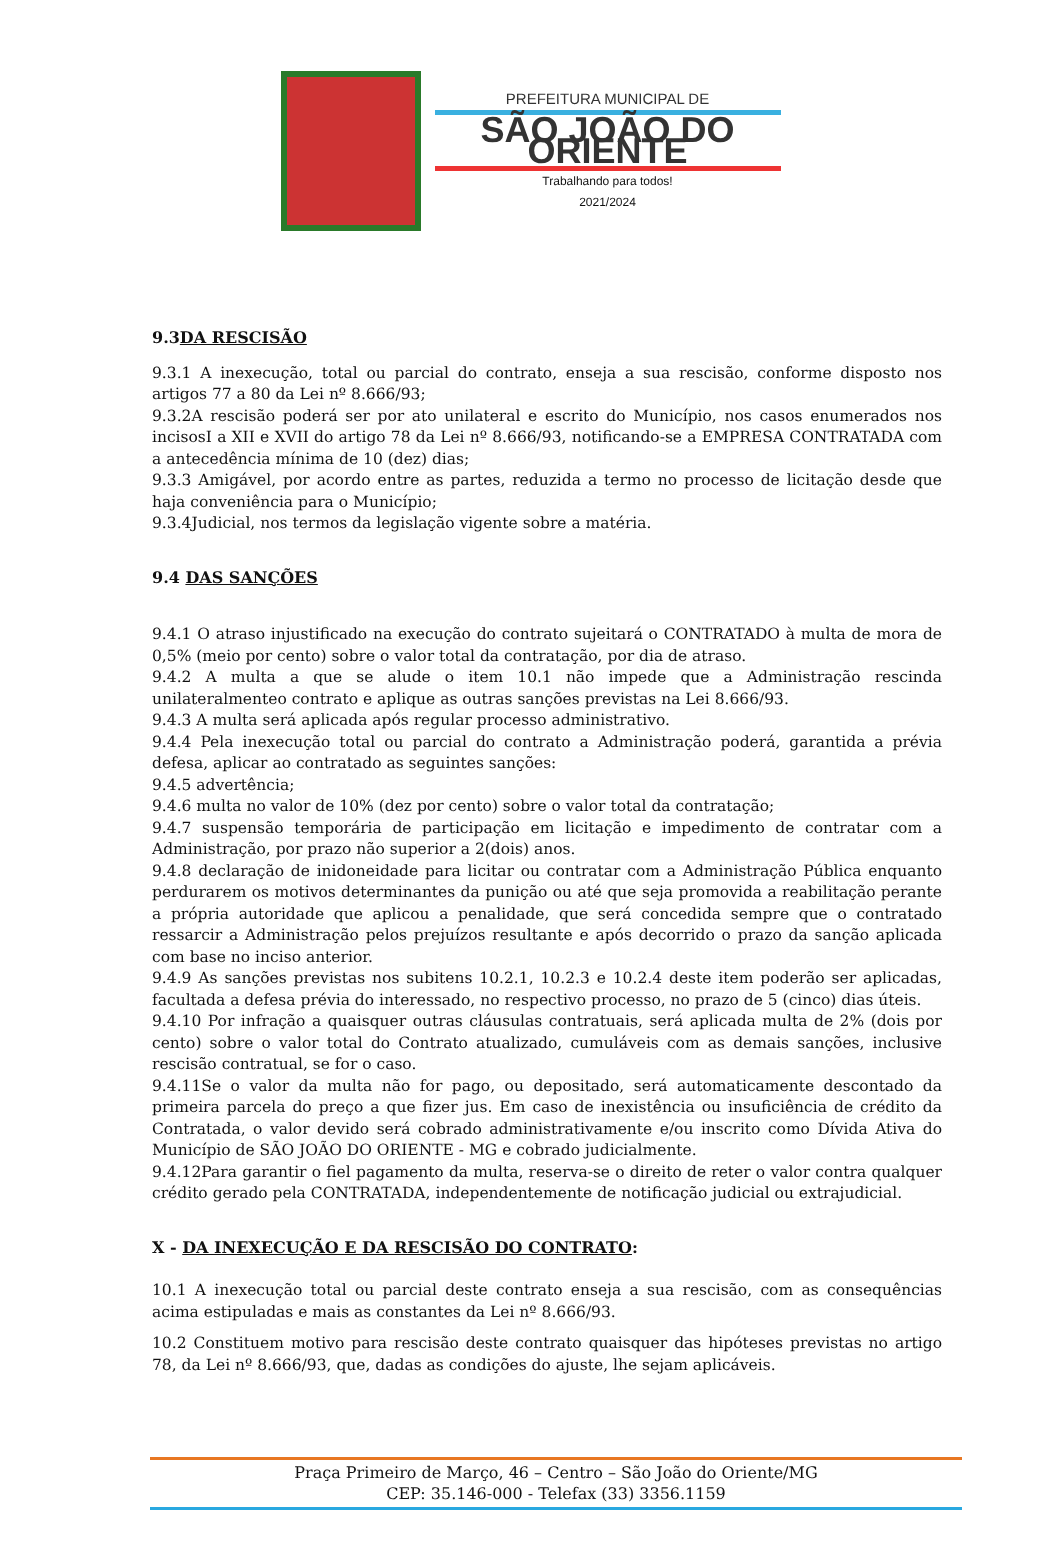PREFEITURA MUNICIPAL DE
SÃO JOÃO DO ORIENTE
Trabalhando para todos!
2021/2024
9.3DA RESCISÃO
9.3.1 A inexecução, total ou parcial do contrato, enseja a sua rescisão, conforme disposto nos artigos 77 a 80 da Lei nº 8.666/93;
9.3.2A rescisão poderá ser por ato unilateral e escrito do Município, nos casos enumerados nos incisosI a XII e XVII do artigo 78 da Lei nº 8.666/93, notificando-se a EMPRESA CONTRATADA com a antecedência mínima de 10 (dez) dias;
9.3.3 Amigável, por acordo entre as partes, reduzida a termo no processo de licitação desde que haja conveniência para o Município;
9.3.4Judicial, nos termos da legislação vigente sobre a matéria.
9.4 DAS SANÇÕES
9.4.1 O atraso injustificado na execução do contrato sujeitará o CONTRATADO à multa de mora de 0,5% (meio por cento) sobre o valor total da contratação, por dia de atraso.
9.4.2 A multa a que se alude o item 10.1 não impede que a Administração rescinda unilateralmenteo contrato e aplique as outras sanções previstas na Lei 8.666/93.
9.4.3 A multa será aplicada após regular processo administrativo.
9.4.4 Pela inexecução total ou parcial do contrato a Administração poderá, garantida a prévia defesa, aplicar ao contratado as seguintes sanções:
9.4.5 advertência;
9.4.6 multa no valor de 10% (dez por cento) sobre o valor total da contratação;
9.4.7 suspensão temporária de participação em licitação e impedimento de contratar com a Administração, por prazo não superior a 2(dois) anos.
9.4.8 declaração de inidoneidade para licitar ou contratar com a Administração Pública enquanto perdurarem os motivos determinantes da punição ou até que seja promovida a reabilitação perante a própria autoridade que aplicou a penalidade, que será concedida sempre que o contratado ressarcir a Administração pelos prejuízos resultante e após decorrido o prazo da sanção aplicada com base no inciso anterior.
9.4.9 As sanções previstas nos subitens 10.2.1, 10.2.3 e 10.2.4 deste item poderão ser aplicadas, facultada a defesa prévia do interessado, no respectivo processo, no prazo de 5 (cinco) dias úteis.
9.4.10 Por infração a quaisquer outras cláusulas contratuais, será aplicada multa de 2% (dois por cento) sobre o valor total do Contrato atualizado, cumuláveis com as demais sanções, inclusive rescisão contratual, se for o caso.
9.4.11Se o valor da multa não for pago, ou depositado, será automaticamente descontado da primeira parcela do preço a que fizer jus. Em caso de inexistência ou insuficiência de crédito da Contratada, o valor devido será cobrado administrativamente e/ou inscrito como Dívida Ativa do Município de SÃO JOÃO DO ORIENTE - MG e cobrado judicialmente.
9.4.12Para garantir o fiel pagamento da multa, reserva-se o direito de reter o valor contra qualquer crédito gerado pela CONTRATADA, independentemente de notificação judicial ou extrajudicial.
X - DA INEXECUÇÃO E DA RESCISÃO DO CONTRATO:
10.1 A inexecução total ou parcial deste contrato enseja a sua rescisão, com as consequências acima estipuladas e mais as constantes da Lei nº 8.666/93.
10.2 Constituem motivo para rescisão deste contrato quaisquer das hipóteses previstas no artigo 78, da Lei nº 8.666/93, que, dadas as condições do ajuste, lhe sejam aplicáveis.
Praça Primeiro de Março, 46 – Centro – São João do Oriente/MG
CEP: 35.146-000 - Telefax (33) 3356.1159